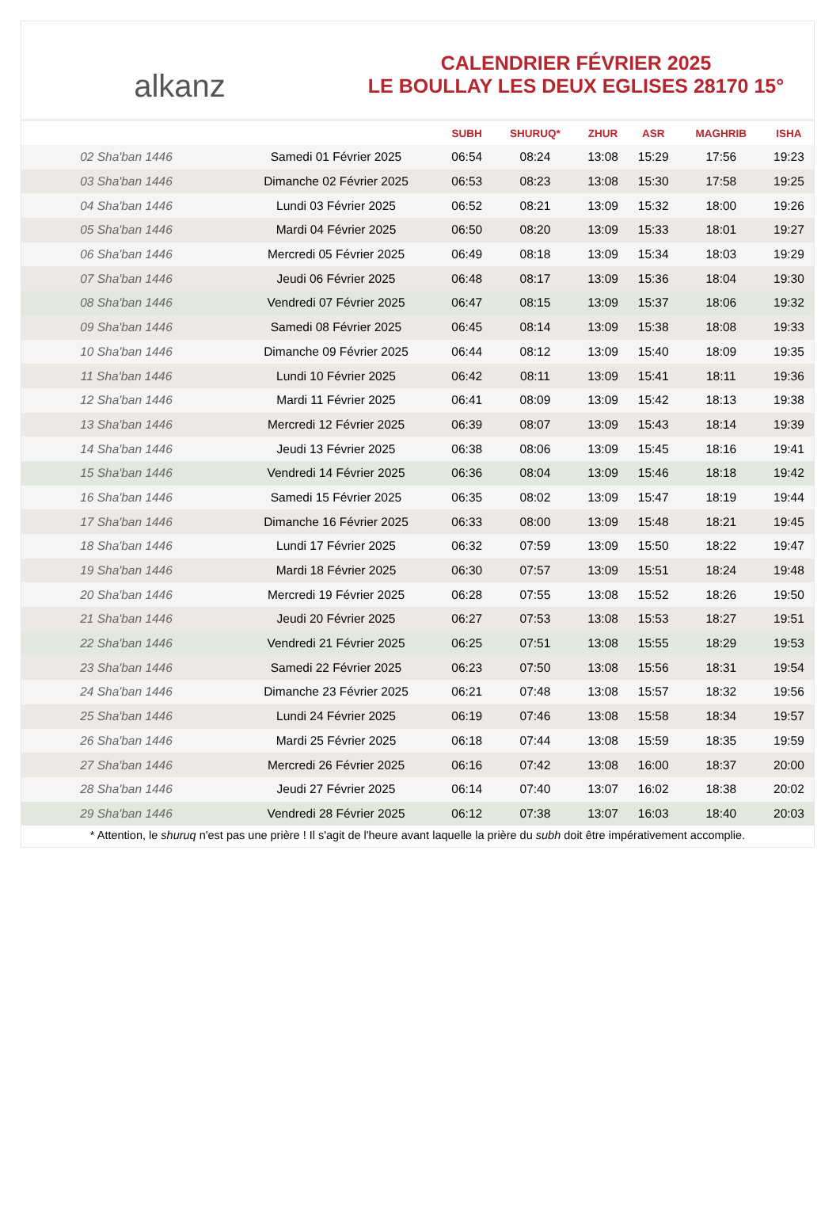alkanz
CALENDRIER FÉVRIER 2025
LE BOULLAY LES DEUX EGLISES 28170 15°
| | | SUBH | SHURUQ* | ZHUR | ASR | MAGHRIB | ISHA |
| --- | --- | --- | --- | --- | --- | --- | --- |
| 02 Sha'ban 1446 | Samedi 01 Février 2025 | 06:54 | 08:24 | 13:08 | 15:29 | 17:56 | 19:23 |
| 03 Sha'ban 1446 | Dimanche 02 Février 2025 | 06:53 | 08:23 | 13:08 | 15:30 | 17:58 | 19:25 |
| 04 Sha'ban 1446 | Lundi 03 Février 2025 | 06:52 | 08:21 | 13:09 | 15:32 | 18:00 | 19:26 |
| 05 Sha'ban 1446 | Mardi 04 Février 2025 | 06:50 | 08:20 | 13:09 | 15:33 | 18:01 | 19:27 |
| 06 Sha'ban 1446 | Mercredi 05 Février 2025 | 06:49 | 08:18 | 13:09 | 15:34 | 18:03 | 19:29 |
| 07 Sha'ban 1446 | Jeudi 06 Février 2025 | 06:48 | 08:17 | 13:09 | 15:36 | 18:04 | 19:30 |
| 08 Sha'ban 1446 | Vendredi 07 Février 2025 | 06:47 | 08:15 | 13:09 | 15:37 | 18:06 | 19:32 |
| 09 Sha'ban 1446 | Samedi 08 Février 2025 | 06:45 | 08:14 | 13:09 | 15:38 | 18:08 | 19:33 |
| 10 Sha'ban 1446 | Dimanche 09 Février 2025 | 06:44 | 08:12 | 13:09 | 15:40 | 18:09 | 19:35 |
| 11 Sha'ban 1446 | Lundi 10 Février 2025 | 06:42 | 08:11 | 13:09 | 15:41 | 18:11 | 19:36 |
| 12 Sha'ban 1446 | Mardi 11 Février 2025 | 06:41 | 08:09 | 13:09 | 15:42 | 18:13 | 19:38 |
| 13 Sha'ban 1446 | Mercredi 12 Février 2025 | 06:39 | 08:07 | 13:09 | 15:43 | 18:14 | 19:39 |
| 14 Sha'ban 1446 | Jeudi 13 Février 2025 | 06:38 | 08:06 | 13:09 | 15:45 | 18:16 | 19:41 |
| 15 Sha'ban 1446 | Vendredi 14 Février 2025 | 06:36 | 08:04 | 13:09 | 15:46 | 18:18 | 19:42 |
| 16 Sha'ban 1446 | Samedi 15 Février 2025 | 06:35 | 08:02 | 13:09 | 15:47 | 18:19 | 19:44 |
| 17 Sha'ban 1446 | Dimanche 16 Février 2025 | 06:33 | 08:00 | 13:09 | 15:48 | 18:21 | 19:45 |
| 18 Sha'ban 1446 | Lundi 17 Février 2025 | 06:32 | 07:59 | 13:09 | 15:50 | 18:22 | 19:47 |
| 19 Sha'ban 1446 | Mardi 18 Février 2025 | 06:30 | 07:57 | 13:09 | 15:51 | 18:24 | 19:48 |
| 20 Sha'ban 1446 | Mercredi 19 Février 2025 | 06:28 | 07:55 | 13:08 | 15:52 | 18:26 | 19:50 |
| 21 Sha'ban 1446 | Jeudi 20 Février 2025 | 06:27 | 07:53 | 13:08 | 15:53 | 18:27 | 19:51 |
| 22 Sha'ban 1446 | Vendredi 21 Février 2025 | 06:25 | 07:51 | 13:08 | 15:55 | 18:29 | 19:53 |
| 23 Sha'ban 1446 | Samedi 22 Février 2025 | 06:23 | 07:50 | 13:08 | 15:56 | 18:31 | 19:54 |
| 24 Sha'ban 1446 | Dimanche 23 Février 2025 | 06:21 | 07:48 | 13:08 | 15:57 | 18:32 | 19:56 |
| 25 Sha'ban 1446 | Lundi 24 Février 2025 | 06:19 | 07:46 | 13:08 | 15:58 | 18:34 | 19:57 |
| 26 Sha'ban 1446 | Mardi 25 Février 2025 | 06:18 | 07:44 | 13:08 | 15:59 | 18:35 | 19:59 |
| 27 Sha'ban 1446 | Mercredi 26 Février 2025 | 06:16 | 07:42 | 13:08 | 16:00 | 18:37 | 20:00 |
| 28 Sha'ban 1446 | Jeudi 27 Février 2025 | 06:14 | 07:40 | 13:07 | 16:02 | 18:38 | 20:02 |
| 29 Sha'ban 1446 | Vendredi 28 Février 2025 | 06:12 | 07:38 | 13:07 | 16:03 | 18:40 | 20:03 |
* Attention, le shuruq n'est pas une prière ! Il s'agit de l'heure avant laquelle la prière du subh doit être impérativement accomplie.